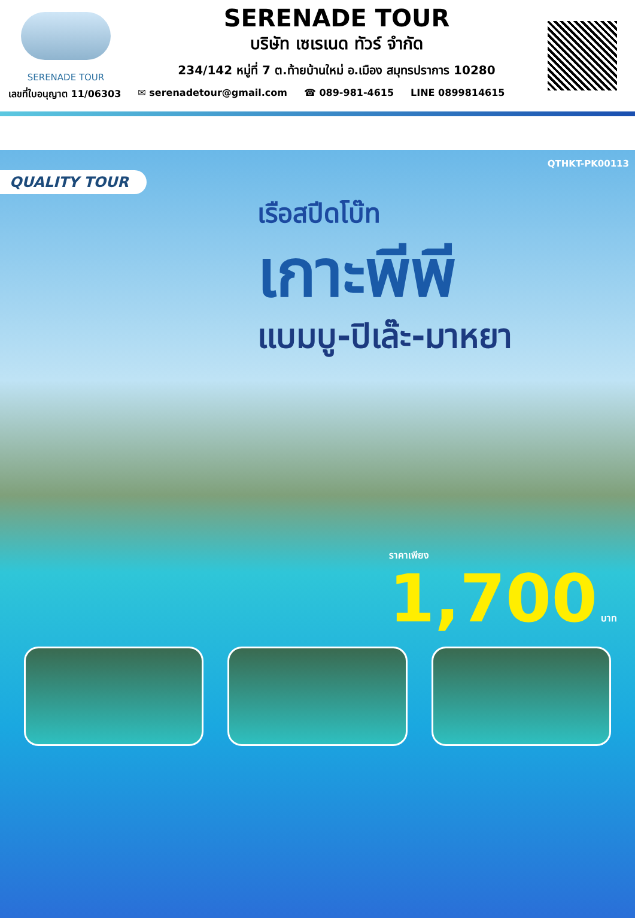SERENADE TOUR
SERENADE TOUR
บริษัท เซเรเนด ทัวร์ จำกัด
234/142 หมู่ที่ 7 ต.ท้ายบ้านใหม่ อ.เมือง สมุทรปราการ 10280
เลขที่ใบอนุญาต 11/06303 ✉ serenadetour@gmail.com ☎ 089-981-4615 LINE 0899814615
QTHKT-PK00113
QUALITY TOUR
เรือสปีดโบ๊ท
เกาะพีพี
แบมบู-ปิเล๊ะ-มาหยา
ราคาเพียง
1,700 บาท